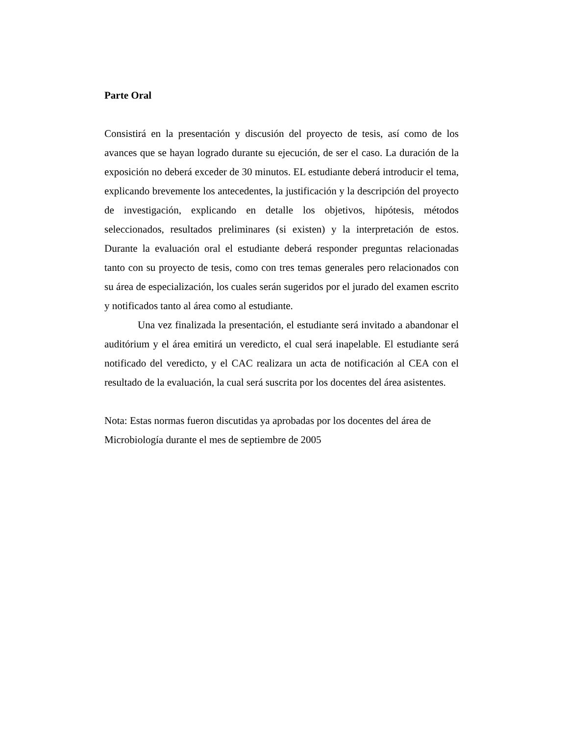Parte Oral
Consistirá en la presentación y discusión del proyecto de tesis, así como de los avances que se hayan logrado durante su ejecución, de ser el caso. La duración de la exposición no deberá exceder de 30 minutos. EL estudiante deberá introducir el tema, explicando brevemente los antecedentes, la justificación y la descripción del proyecto de investigación, explicando en detalle los objetivos, hipótesis, métodos seleccionados, resultados preliminares (si existen) y la interpretación de estos. Durante la evaluación oral el estudiante deberá responder preguntas relacionadas tanto con su proyecto de tesis, como con tres temas generales pero relacionados con su área de especialización, los cuales serán sugeridos por el jurado del examen escrito y notificados tanto al área como al estudiante.
Una vez finalizada la presentación, el estudiante será invitado a abandonar el auditórium y el área emitirá un veredicto, el cual será inapelable. El estudiante será notificado del veredicto, y el CAC realizara un acta de notificación al CEA con el resultado de la evaluación, la cual será suscrita por los docentes del área asistentes.
Nota: Estas normas fueron discutidas ya aprobadas por los docentes del área de Microbiología durante el mes de septiembre de 2005